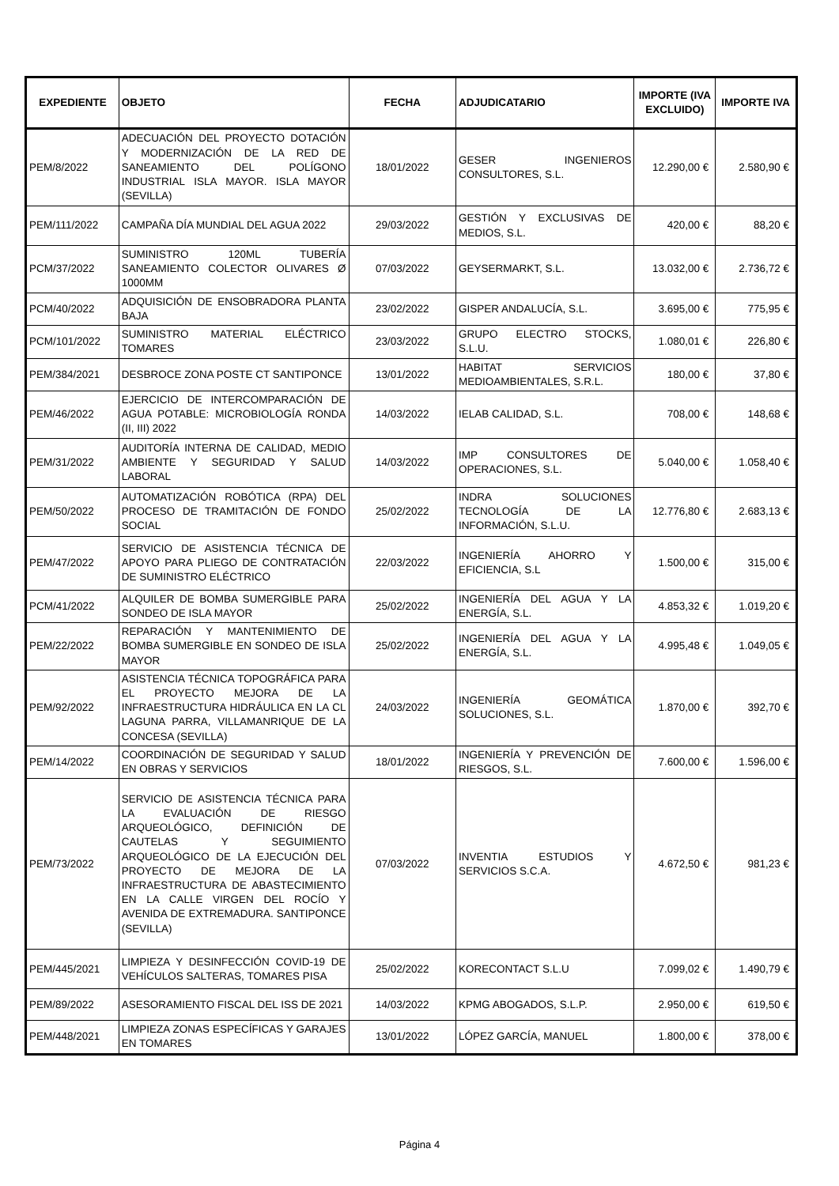| EXPEDIENTE | OBJETO | FECHA | ADJUDICATARIO | IMPORTE (IVA EXCLUIDO) | IMPORTE IVA |
| --- | --- | --- | --- | --- | --- |
| PEM/8/2022 | ADECUACIÓN DEL PROYECTO DOTACIÓN Y MODERNIZACIÓN DE LA RED DE SANEAMIENTO DEL POLÍGONO INDUSTRIAL ISLA MAYOR. ISLA MAYOR (SEVILLA) | 18/01/2022 | GESER INGENIEROS CONSULTORES, S.L. | 12.290,00 € | 2.580,90 € |
| PEM/111/2022 | CAMPAÑA DÍA MUNDIAL DEL AGUA 2022 | 29/03/2022 | GESTIÓN Y EXCLUSIVAS DE MEDIOS, S.L. | 420,00 € | 88,20 € |
| PCM/37/2022 | SUMINISTRO 120ML TUBERÍA SANEAMIENTO COLECTOR OLIVARES Ø 1000MM | 07/03/2022 | GEYSERMARKT, S.L. | 13.032,00 € | 2.736,72 € |
| PCM/40/2022 | ADQUISICIÓN DE ENSOBRADORA PLANTA BAJA | 23/02/2022 | GISPER ANDALUCÍA, S.L. | 3.695,00 € | 775,95 € |
| PCM/101/2022 | SUMINISTRO MATERIAL ELÉCTRICO TOMARES | 23/03/2022 | GRUPO ELECTRO STOCKS, S.L.U. | 1.080,01 € | 226,80 € |
| PEM/384/2021 | DESBROCE ZONA POSTE CT SANTIPONCE | 13/01/2022 | HABITAT SERVICIOS MEDIOAMBIENTALES, S.R.L. | 180,00 € | 37,80 € |
| PEM/46/2022 | EJERCICIO DE INTERCOMPARACIÓN DE AGUA POTABLE: MICROBIOLOGÍA RONDA (II, III) 2022 | 14/03/2022 | IELAB CALIDAD, S.L. | 708,00 € | 148,68 € |
| PEM/31/2022 | AUDITORÍA INTERNA DE CALIDAD, MEDIO AMBIENTE Y SEGURIDAD Y SALUD LABORAL | 14/03/2022 | IMP CONSULTORES DE OPERACIONES, S.L. | 5.040,00 € | 1.058,40 € |
| PEM/50/2022 | AUTOMATIZACIÓN ROBÓTICA (RPA) DEL PROCESO DE TRAMITACIÓN DE FONDO SOCIAL | 25/02/2022 | INDRA SOLUCIONES TECNOLOGÍA DE LA INFORMACIÓN, S.L.U. | 12.776,80 € | 2.683,13 € |
| PEM/47/2022 | SERVICIO DE ASISTENCIA TÉCNICA DE APOYO PARA PLIEGO DE CONTRATACIÓN DE SUMINISTRO ELÉCTRICO | 22/03/2022 | INGENIERÍA AHORRO Y EFICIENCIA, S.L | 1.500,00 € | 315,00 € |
| PCM/41/2022 | ALQUILER DE BOMBA SUMERGIBLE PARA SONDEO DE ISLA MAYOR | 25/02/2022 | INGENIERÍA DEL AGUA Y LA ENERGÍA, S.L. | 4.853,32 € | 1.019,20 € |
| PEM/22/2022 | REPARACIÓN Y MANTENIMIENTO DE BOMBA SUMERGIBLE EN SONDEO DE ISLA MAYOR | 25/02/2022 | INGENIERÍA DEL AGUA Y LA ENERGÍA, S.L. | 4.995,48 € | 1.049,05 € |
| PEM/92/2022 | ASISTENCIA TÉCNICA TOPOGRÁFICA PARA EL PROYECTO MEJORA DE LA INFRAESTRUCTURA HIDRÁULICA EN LA CL LAGUNA PARRA, VILLAMANRIQUE DE LA CONCESA (SEVILLA) | 24/03/2022 | INGENIERÍA GEOMÁTICA SOLUCIONES, S.L. | 1.870,00 € | 392,70 € |
| PEM/14/2022 | COORDINACIÓN DE SEGURIDAD Y SALUD EN OBRAS Y SERVICIOS | 18/01/2022 | INGENIERÍA Y PREVENCIÓN DE RIESGOS, S.L. | 7.600,00 € | 1.596,00 € |
| PEM/73/2022 | SERVICIO DE ASISTENCIA TÉCNICA PARA LA EVALUACIÓN DE RIESGO ARQUEOLÓGICO, DEFINICIÓN DE CAUTELAS Y SEGUIMIENTO ARQUEOLÓGICO DE LA EJECUCIÓN DEL PROYECTO DE MEJORA DE LA INFRAESTRUCTURA DE ABASTECIMIENTO EN LA CALLE VIRGEN DEL ROCÍO Y AVENIDA DE EXTREMADURA. SANTIPONCE (SEVILLA) | 07/03/2022 | INVENTIA ESTUDIOS Y SERVICIOS S.C.A. | 4.672,50 € | 981,23 € |
| PEM/445/2021 | LIMPIEZA Y DESINFECCIÓN COVID-19 DE VEHÍCULOS SALTERAS, TOMARES PISA | 25/02/2022 | KORECONTACT S.L.U | 7.099,02 € | 1.490,79 € |
| PEM/89/2022 | ASESORAMIENTO FISCAL DEL ISS DE 2021 | 14/03/2022 | KPMG ABOGADOS, S.L.P. | 2.950,00 € | 619,50 € |
| PEM/448/2021 | LIMPIEZA ZONAS ESPECÍFICAS Y GARAJES EN TOMARES | 13/01/2022 | LÓPEZ GARCÍA, MANUEL | 1.800,00 € | 378,00 € |
Página 4